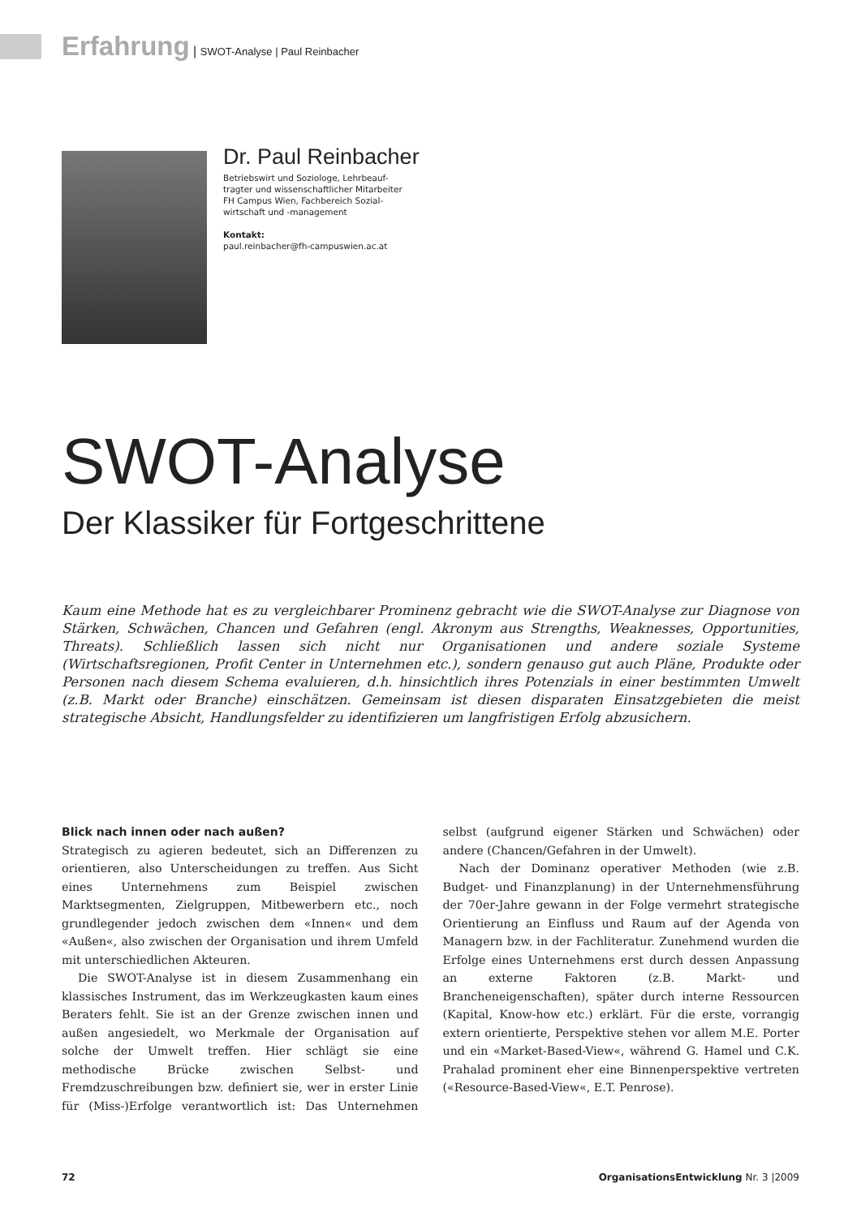Erfahrung | SWOT-Analyse | Paul Reinbacher
Dr. Paul Reinbacher
Betriebswirt und Soziologe, Lehrbeauf-
tragter und wissenschaftlicher Mitarbeiter
FH Campus Wien, Fachbereich Sozial-
wirtschaft und -management
Kontakt:
paul.reinbacher@fh-campuswien.ac.at
SWOT-Analyse
Der Klassiker für Fortgeschrittene
Kaum eine Methode hat es zu vergleichbarer Prominenz gebracht wie die SWOT-Analyse zur Diagnose von Stärken, Schwächen, Chancen und Gefahren (engl. Akronym aus Strengths, Weaknesses, Opportunities, Threats). Schließlich lassen sich nicht nur Organisationen und andere soziale Systeme (Wirtschaftsregionen, Profit Center in Unternehmen etc.), sondern genauso gut auch Pläne, Produkte oder Personen nach diesem Schema evaluieren, d.h. hinsichtlich ihres Potenzials in einer bestimmten Umwelt (z.B. Markt oder Branche) einschätzen. Gemeinsam ist diesen disparaten Einsatzgebieten die meist strategische Absicht, Handlungsfelder zu identifizieren um langfristigen Erfolg abzusichern.
Blick nach innen oder nach außen?
Strategisch zu agieren bedeutet, sich an Differenzen zu orientieren, also Unterscheidungen zu treffen. Aus Sicht eines Unternehmens zum Beispiel zwischen Marktsegmenten, Zielgruppen, Mitbewerbern etc., noch grundlegender jedoch zwischen dem «Innen« und dem «Außen«, also zwischen der Organisation und ihrem Umfeld mit unterschiedlichen Akteuren.
Die SWOT-Analyse ist in diesem Zusammenhang ein klassisches Instrument, das im Werkzeugkasten kaum eines Beraters fehlt. Sie ist an der Grenze zwischen innen und außen angesiedelt, wo Merkmale der Organisation auf solche der Umwelt treffen. Hier schlägt sie eine methodische Brücke zwischen Selbst- und Fremdzuschreibungen bzw. definiert sie, wer in erster Linie für (Miss-)Erfolge verantwortlich ist: Das Unternehmen selbst (aufgrund eigener Stärken und Schwächen) oder andere (Chancen/Gefahren in der Umwelt).
Nach der Dominanz operativer Methoden (wie z.B. Budget- und Finanzplanung) in der Unternehmensführung der 70er-Jahre gewann in der Folge vermehrt strategische Orientierung an Einfluss und Raum auf der Agenda von Managern bzw. in der Fachliteratur. Zunehmend wurden die Erfolge eines Unternehmens erst durch dessen Anpassung an externe Faktoren (z.B. Markt- und Brancheneigenschaften), später durch interne Ressourcen (Kapital, Know-how etc.) erklärt. Für die erste, vorrangig extern orientierte, Perspektive stehen vor allem M.E. Porter und ein «Market-Based-View«, während G. Hamel und C.K. Prahalad prominent eher eine Binnenperspektive vertreten («Resource-Based-View«, E.T. Penrose).
72 OrganisationsEntwicklung Nr. 3 |2009